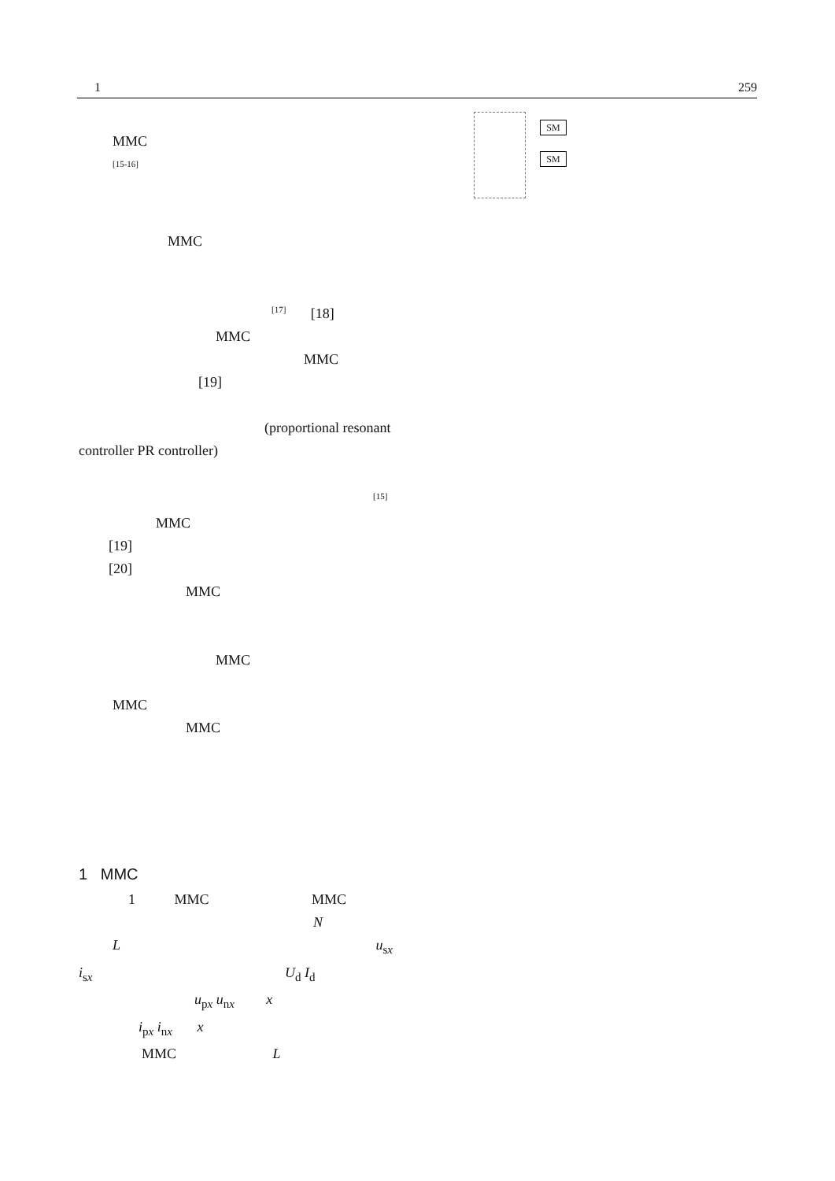1 259
SM
SM
MMC
<sup>[15-16]</sup>
MMC
<sup>[17]</sup> [18]
MMC
MMC
[19]
(proportional resonant
controller PR controller)
<sup>[15]</sup>
MMC
[19]
[20]
MMC
MMC
MMC
MMC
1 MMC
1 MMC MMC
N
L u<sub>sx</sub>
i<sub>sx</sub> U<sub>d</sub> I<sub>d</sub>
u<sub>px</sub> u<sub>nx</sub> x
i<sub>px</sub> i<sub>nx</sub> x
MMC L